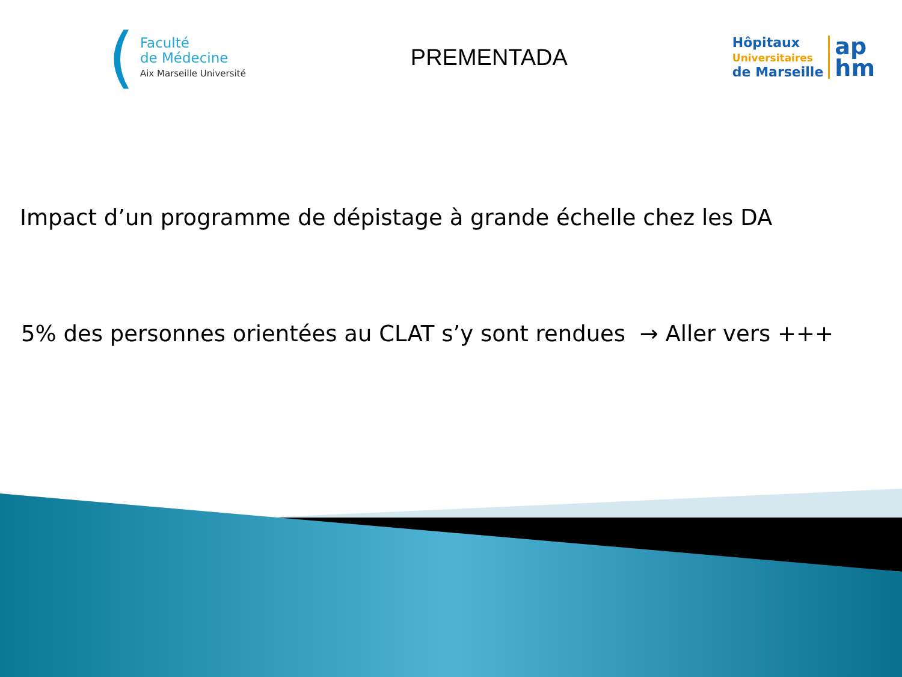(
Faculté
de Médecine
Aix Marseille Université
PREMENTADA
Hôpitaux
Universitaires
de Marseille
ap
hm
Impact d’un programme de dépistage à grande échelle chez les DA
5% des personnes orientées au CLAT s’y sont rendues → Aller vers +++